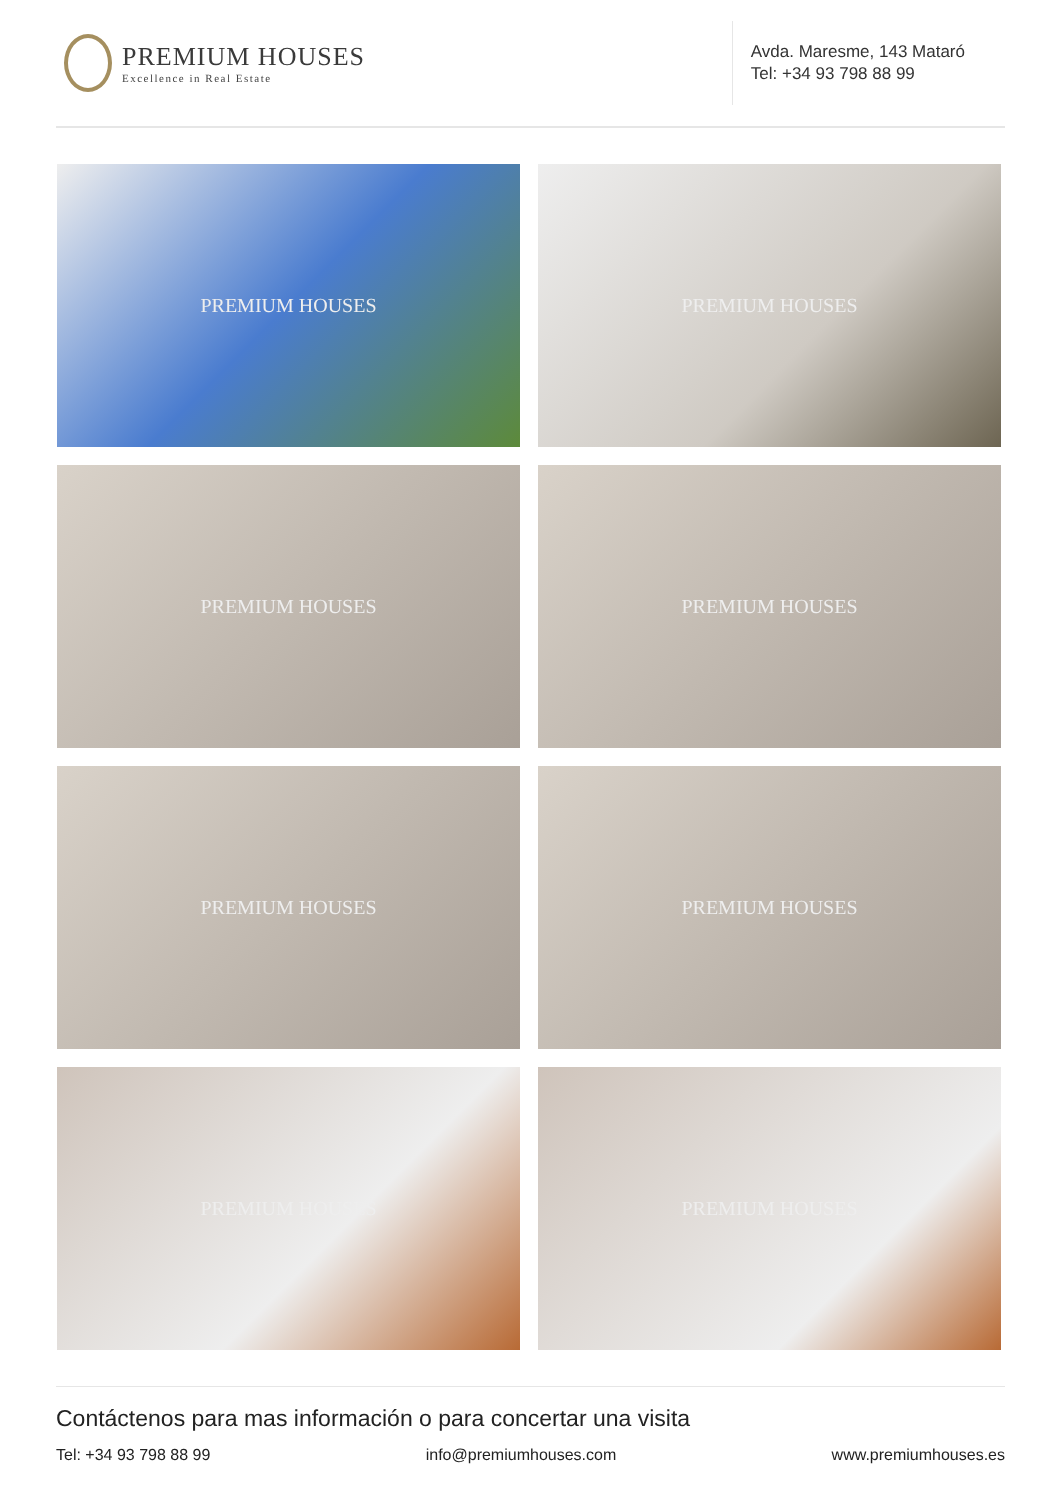PREMIUM HOUSES
Excellence in Real Estate
Avda. Maresme, 143 Mataró
Tel: +34 93 798 88 99
PREMIUM HOUSES
PREMIUM HOUSES
PREMIUM HOUSES
PREMIUM HOUSES
PREMIUM HOUSES
PREMIUM HOUSES
PREMIUM HOUSES
PREMIUM HOUSES
Contáctenos para mas información o para concertar una visita
Tel: +34 93 798 88 99 info@premiumhouses.com www.premiumhouses.es